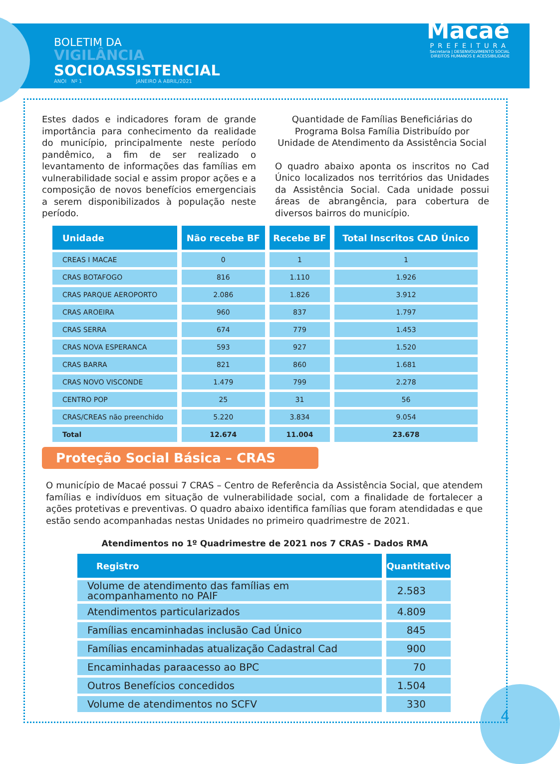BOLETIM DA
VIGILÂNCIA
SOCIOASSISTENCIAL
ANOI Nº 1 JANEIRO A ABRIL/2021
Macaé
PREFEITURA
Secretaria | DESENVOLVIMENTO SOCIAL
DIREITOS HUMANOS E ACESSIBILIDADE
Estes dados e indicadores foram de grande importância para conhecimento da realidade do município, principalmente neste período pandêmico, a fim de ser realizado o levantamento de informações das famílias em vulnerabilidade social e assim propor ações e a composição de novos benefícios emergenciais a serem disponibilizados à população neste período.
Quantidade de Famílias Beneficiárias do Programa Bolsa Família Distribuído por Unidade de Atendimento da Assistência Social
O quadro abaixo aponta os inscritos no Cad Único localizados nos territórios das Unidades da Assistência Social. Cada unidade possui áreas de abrangência, para cobertura de diversos bairros do município.
| Unidade | Não recebe BF | Recebe BF | Total Inscritos CAD Único |
| --- | --- | --- | --- |
| CREAS I MACAE | 0 | 1 | 1 |
| CRAS BOTAFOGO | 816 | 1.110 | 1.926 |
| CRAS PARQUE AEROPORTO | 2.086 | 1.826 | 3.912 |
| CRAS AROEIRA | 960 | 837 | 1.797 |
| CRAS SERRA | 674 | 779 | 1.453 |
| CRAS NOVA ESPERANCA | 593 | 927 | 1.520 |
| CRAS BARRA | 821 | 860 | 1.681 |
| CRAS NOVO VISCONDE | 1.479 | 799 | 2.278 |
| CENTRO POP | 25 | 31 | 56 |
| CRAS/CREAS não preenchido | 5.220 | 3.834 | 9.054 |
| Total | 12.674 | 11.004 | 23.678 |
Proteção Social Básica – CRAS
O município de Macaé possui 7 CRAS – Centro de Referência da Assistência Social, que atendem famílias e indivíduos em situação de vulnerabilidade social, com a finalidade de fortalecer a ações protetivas e preventivas. O quadro abaixo identifica famílias que foram atendidadas e que estão sendo acompanhadas nestas Unidades no primeiro quadrimestre de 2021.
Atendimentos no 1º Quadrimestre de 2021 nos 7 CRAS - Dados RMA
| Registro | Quantitativo |
| --- | --- |
| Volume de atendimento das famílias em acompanhamento no PAIF | 2.583 |
| Atendimentos particularizados | 4.809 |
| Famílias encaminhadas inclusão Cad Único | 845 |
| Famílias encaminhadas atualização Cadastral Cad | 900 |
| Encaminhadas paraacesso ao BPC | 70 |
| Outros Benefícios concedidos | 1.504 |
| Volume de atendimentos no SCFV | 330 |
4